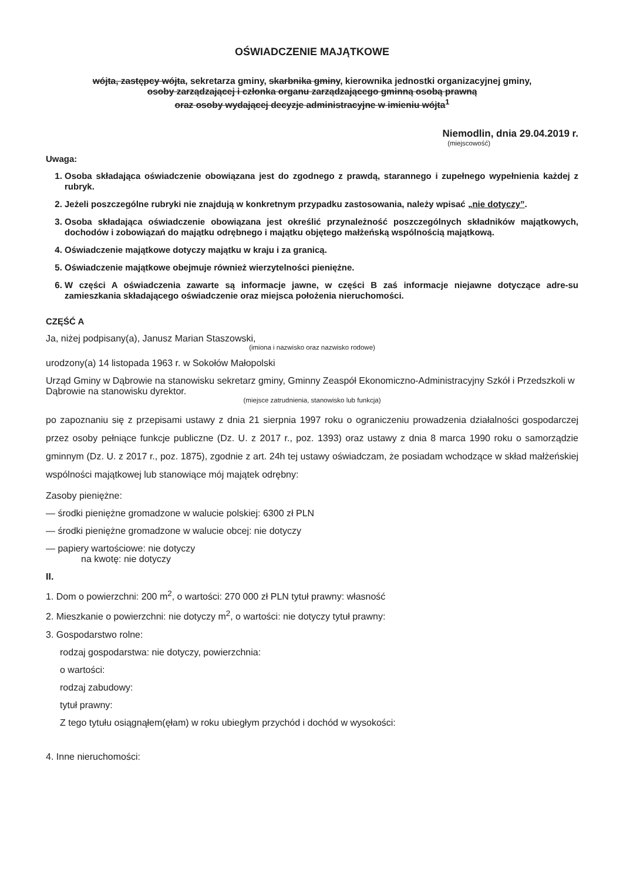OŚWIADCZENIE MAJĄTKOWE
wójta, zastępcy wójta, sekretarza gminy, skarbnika gminy, kierownika jednostki organizacyjnej gminy,
osoby zarządzającej i członka organu zarządzającego gminną osobą prawną
oraz osoby wydającej decyzje administracyjne w imieniu wójta<sup>1</sup>
Niemodlin, dnia 29.04.2019 r.
(miejscowość)
Uwaga:
1. Osoba składająca oświadczenie obowiązana jest do zgodnego z prawdą, starannego i zupełnego wypełnienia każdej z rubryk.
2. Jeżeli poszczególne rubryki nie znajdują w konkretnym przypadku zastosowania, należy wpisać „nie dotyczy”.
3. Osoba składająca oświadczenie obowiązana jest określić przynależność poszczególnych składników majątkowych, dochodów i zobowiązań do majątku odrębnego i majątku objętego małżeńską wspólnością majątkową.
4. Oświadczenie majątkowe dotyczy majątku w kraju i za granicą.
5. Oświadczenie majątkowe obejmuje również wierzytelności pieniężne.
6. W części A oświadczenia zawarte są informacje jawne, w części B zaś informacje niejawne dotyczące adre-su zamieszkania składającego oświadczenie oraz miejsca położenia nieruchomości.
CZĘŚĆ A
Ja, niżej podpisany(a), Janusz Marian Staszowski,
(imiona i nazwisko oraz nazwisko rodowe)
urodzony(a) 14 listopada 1963 r. w Sokołów Małopolski
Urząd Gminy w Dąbrowie na stanowisku sekretarz gminy, Gminny Zeaspół Ekonomiczno-Administracyjny Szkół i Przedszkoli w Dąbrowie na stanowisku dyrektor.
(miejsce zatrudnienia, stanowisko lub funkcja)
po zapoznaniu się z przepisami ustawy z dnia 21 sierpnia 1997 roku o ograniczeniu prowadzenia działalności gospodarczej przez osoby pełniące funkcje publiczne (Dz. U. z 2017 r., poz. 1393) oraz ustawy z dnia 8 marca 1990 roku o samorządzie gminnym (Dz. U. z 2017 r., poz. 1875), zgodnie z art. 24h tej ustawy oświadczam, że posiadam wchodzące w skład małżeńskiej wspólności majątkowej lub stanowiące mój majątek odrębny:
Zasoby pieniężne:
— środki pieniężne gromadzone w walucie polskiej: 6300 zł PLN
— środki pieniężne gromadzone w walucie obcej: nie dotyczy
— papiery wartościowe: nie dotyczy
na kwotę: nie dotyczy
II.
1. Dom o powierzchni: 200 m<sup>2</sup>, o wartości: 270 000 zł PLN tytuł prawny: własność
2. Mieszkanie o powierzchni: nie dotyczy m<sup>2</sup>, o wartości: nie dotyczy tytuł prawny:
3. Gospodarstwo rolne:
rodzaj gospodarstwa: nie dotyczy, powierzchnia:
o wartości:
rodzaj zabudowy:
tytuł prawny:
Z tego tytułu osiągnąłem(ęłam) w roku ubiegłym przychód i dochód w wysokości:
4. Inne nieruchomości: